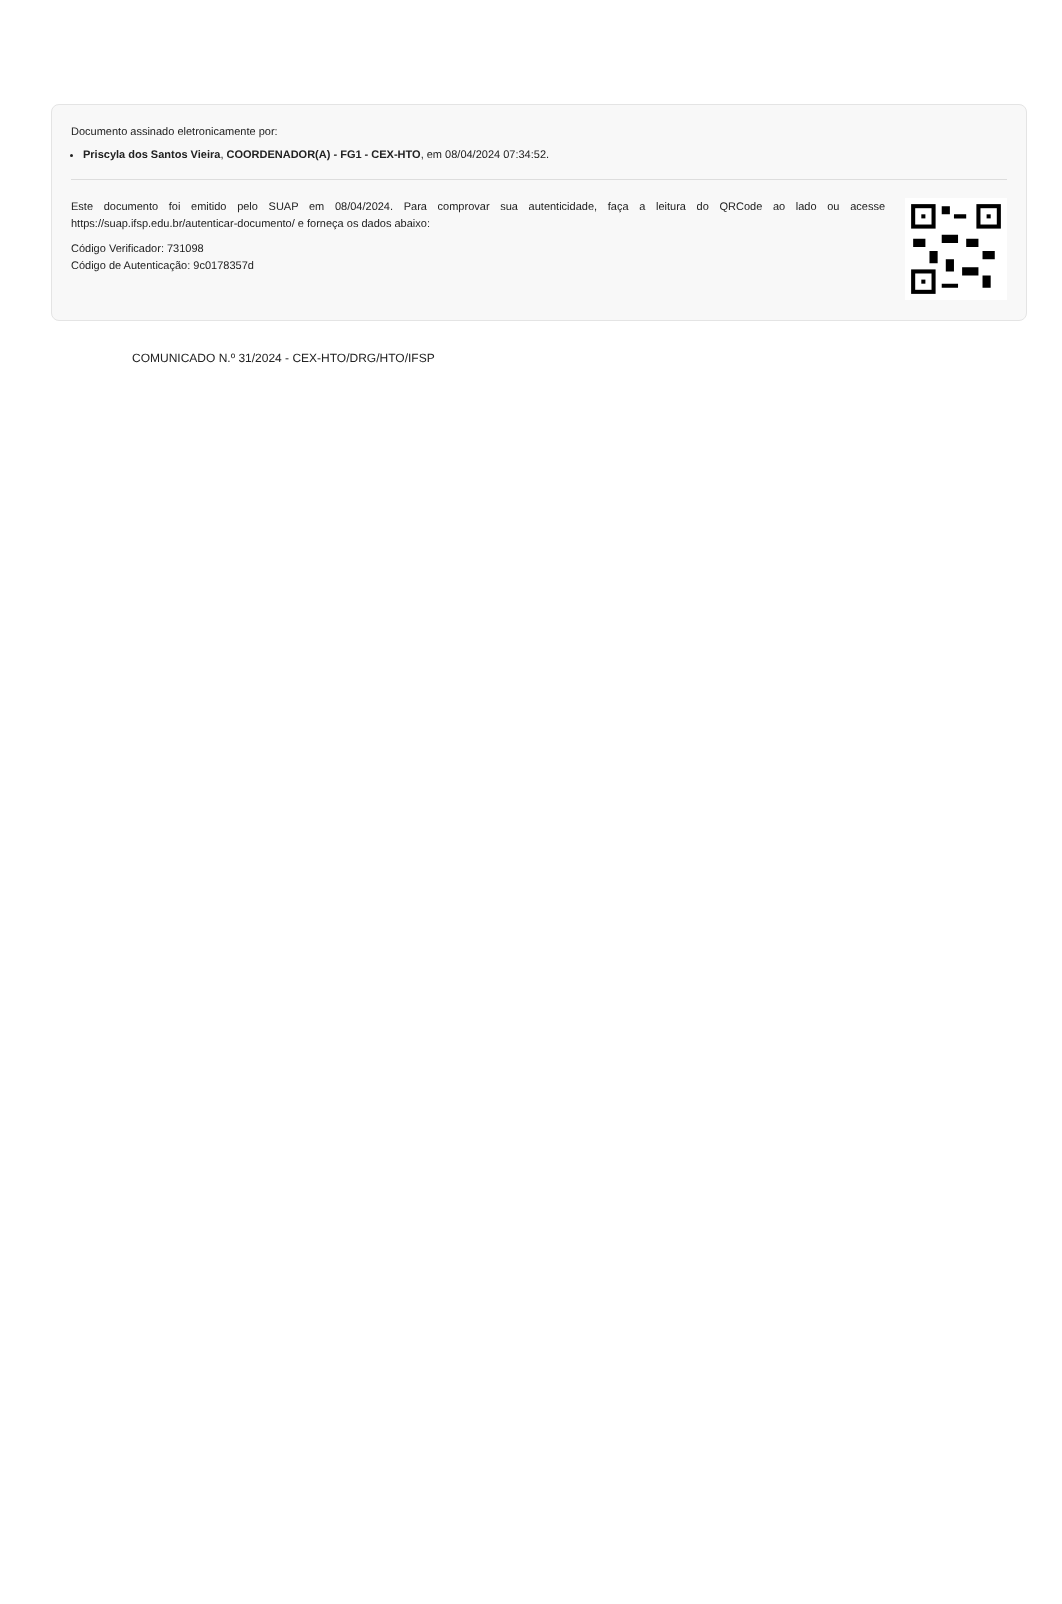Documento assinado eletronicamente por:
Priscyla dos Santos Vieira, COORDENADOR(A) - FG1 - CEX-HTO, em 08/04/2024 07:34:52.
Este documento foi emitido pelo SUAP em 08/04/2024. Para comprovar sua autenticidade, faça a leitura do QRCode ao lado ou acesse https://suap.ifsp.edu.br/autenticar-documento/ e forneça os dados abaixo:
Código Verificador: 731098
Código de Autenticação: 9c0178357d
COMUNICADO N.º 31/2024 - CEX-HTO/DRG/HTO/IFSP